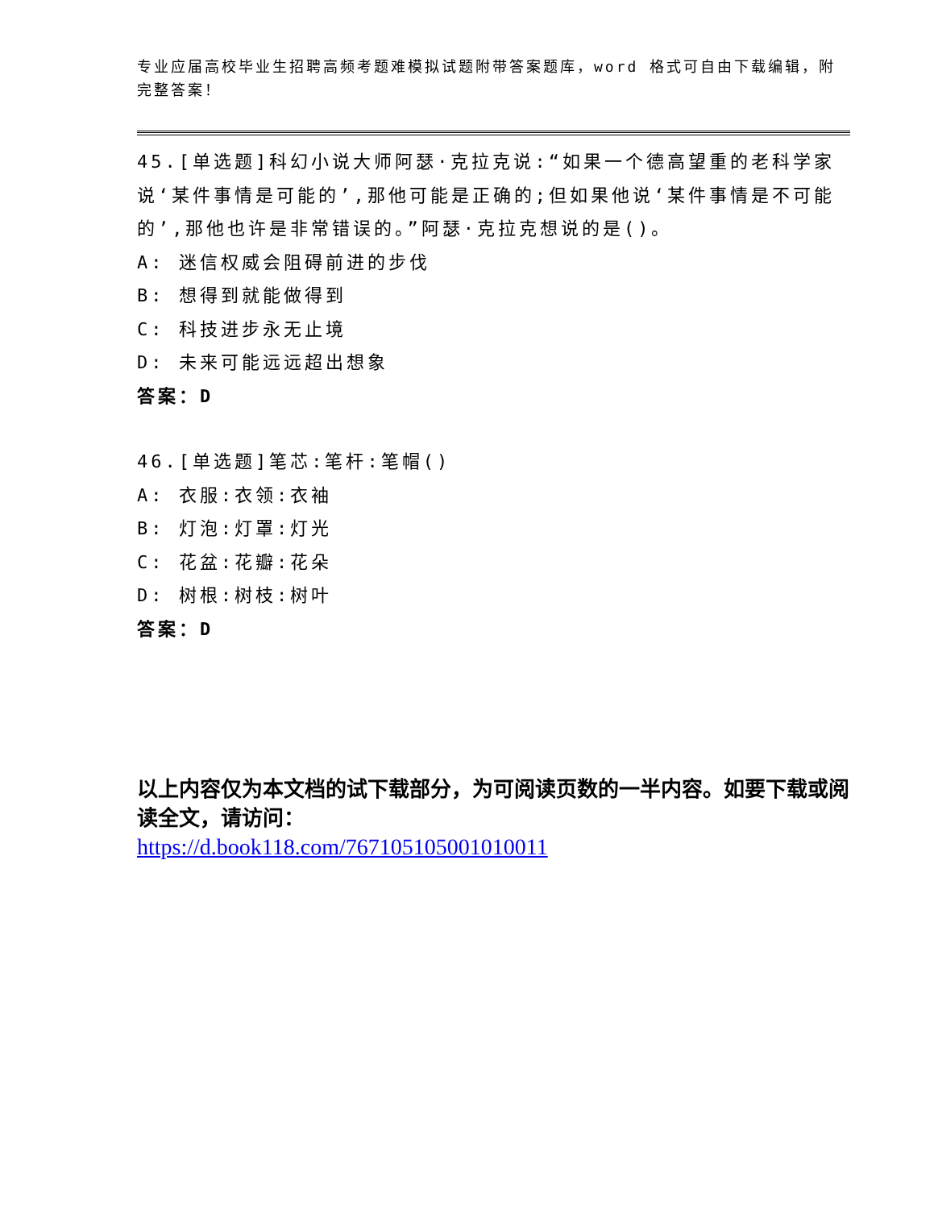专业应届高校毕业生招聘高频考题难模拟试题附带答案题库，word 格式可自由下载编辑，附完整答案！
45.[单选题]科幻小说大师阿瑟·克拉克说:“如果一个德高望重的老科学家说‘某件事情是可能的’,那他可能是正确的;但如果他说‘某件事情是不可能的’,那他也许是非常错误的。”阿瑟·克拉克想说的是()。
A: 迷信权威会阻碍前进的步伐
B: 想得到就能做得到
C: 科技进步永无止境
D: 未来可能远远超出想象
答案：D
46.[单选题]笔芯:笔杆:笔帽()
A: 衣服:衣领:衣袖
B: 灯泡:灯罩:灯光
C: 花盆:花瓣:花朵
D: 树根:树枝:树叶
答案：D
以上内容仅为本文档的试下载部分，为可阅读页数的一半内容。如要下载或阅读全文，请访问：
https://d.book118.com/767105105001010011